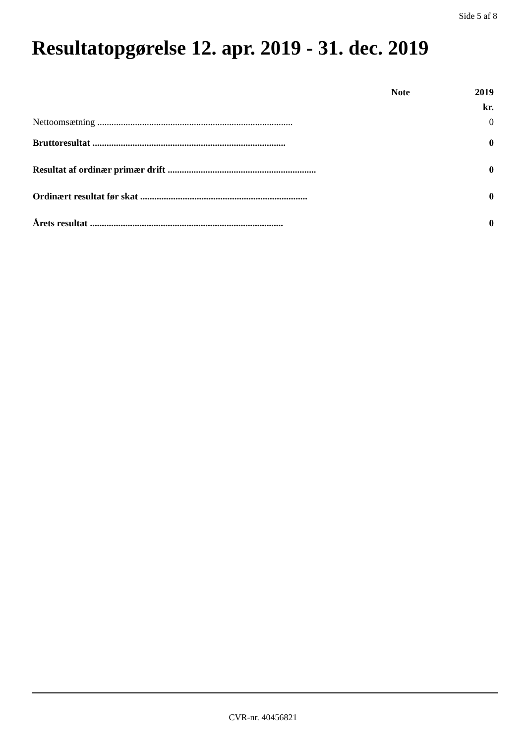Side 5 af 8
Resultatopgørelse 12. apr. 2019 - 31. dec. 2019
| | Note | 2019 |
| --- | --- | --- |
| | | kr. |
| Nettoomsætning ................................................................................... | | 0 |
| Bruttoresultat .................................................................................. | | 0 |
| Resultat af ordinær primær drift ............................................................... | | 0 |
| Ordinært resultat før skat ....................................................................... | | 0 |
| Årets resultat .................................................................................. | | 0 |
CVR-nr. 40456821